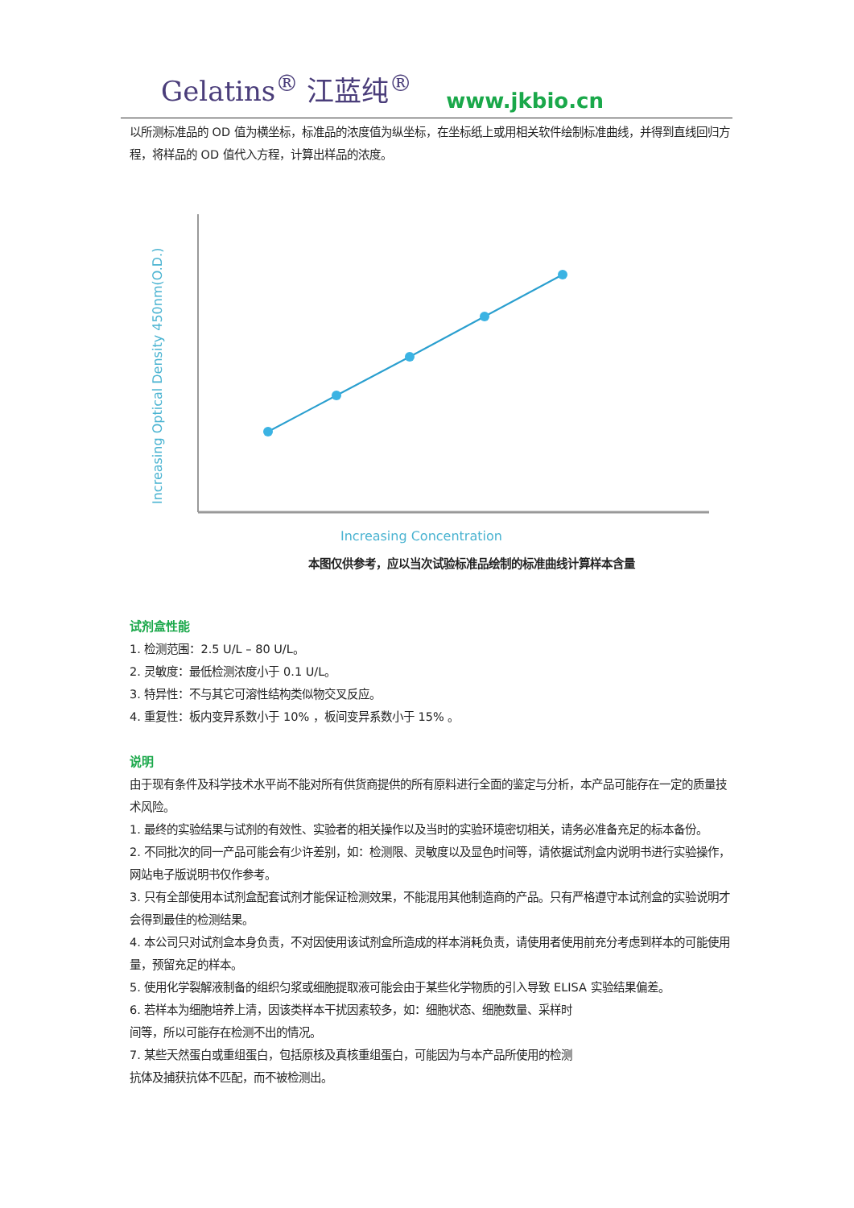Gelatins<sup>®</sup> 江蓝纯<sup>®</sup> www.jkbio.cn
以所测标准品的 OD 值为横坐标，标准品的浓度值为纵坐标，在坐标纸上或用相关软件绘制标准曲线，并得到直线回归方程，将样品的 OD 值代入方程，计算出样品的浓度。
Increasing Optical Density 450nm(O.D.)
Increasing Concentration
本图仅供参考，应以当次试验标准品绘制的标准曲线计算样本含量
试剂盒性能
1. 检测范围：2.5 U/L – 80 U/L。
2. 灵敏度：最低检测浓度小于 0.1 U/L。
3. 特异性：不与其它可溶性结构类似物交叉反应。
4. 重复性：板内变异系数小于 10% ，板间变异系数小于 15% 。
说明
由于现有条件及科学技术水平尚不能对所有供货商提供的所有原料进行全面的鉴定与分析，本产品可能存在一定的质量技术风险。
1. 最终的实验结果与试剂的有效性、实验者的相关操作以及当时的实验环境密切相关，请务必准备充足的标本备份。
2. 不同批次的同一产品可能会有少许差别，如：检测限、灵敏度以及显色时间等，请依据试剂盒内说明书进行实验操作，网站电子版说明书仅作参考。
3. 只有全部使用本试剂盒配套试剂才能保证检测效果，不能混用其他制造商的产品。只有严格遵守本试剂盒的实验说明才会得到最佳的检测结果。
4. 本公司只对试剂盒本身负责，不对因使用该试剂盒所造成的样本消耗负责，请使用者使用前充分考虑到样本的可能使用量，预留充足的样本。
5. 使用化学裂解液制备的组织匀浆或细胞提取液可能会由于某些化学物质的引入导致 ELISA 实验结果偏差。
6. 若样本为细胞培养上清，因该类样本干扰因素较多，如：细胞状态、细胞数量、采样时
间等，所以可能存在检测不出的情况。
7. 某些天然蛋白或重组蛋白，包括原核及真核重组蛋白，可能因为与本产品所使用的检测
抗体及捕获抗体不匹配，而不被检测出。